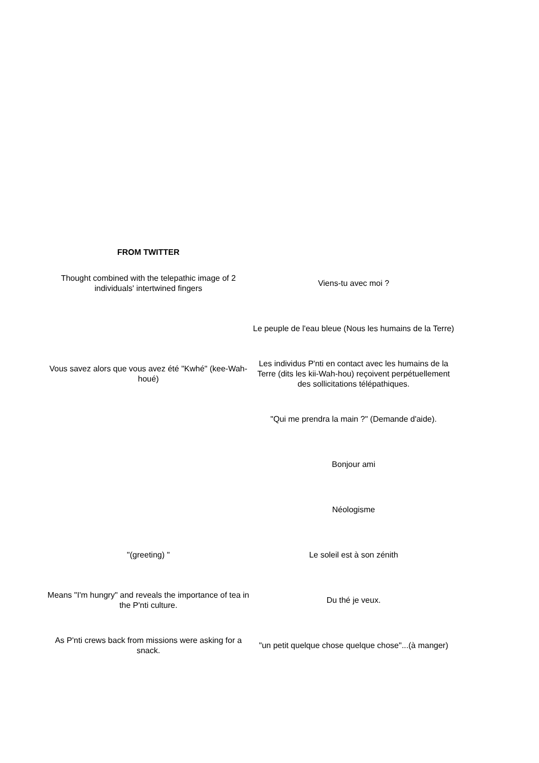| FROM TWITTER | |
| --- | --- |
| Thought combined with the telepathic image of 2 individuals' intertwined fingers | Viens-tu avec moi ? |
| | Le peuple de l'eau bleue (Nous les humains de la Terre) |
| Vous savez alors que vous avez été "Kwhé" (kee-Wah-houé) | Les individus P'nti en contact avec les humains de la Terre (dits les kii-Wah-hou) reçoivent perpétuellement des sollicitations télépathiques. |
| | "Qui me prendra la main ?" (Demande d'aide). |
| | Bonjour ami |
| | Néologisme |
| "(greeting) " | Le soleil est à son zénith |
| Means "I'm hungry" and reveals the importance of tea in the P'nti culture. | Du thé je veux. |
| As P'nti crews back from missions were asking for a snack. | "un petit quelque chose quelque chose"...(à manger) |